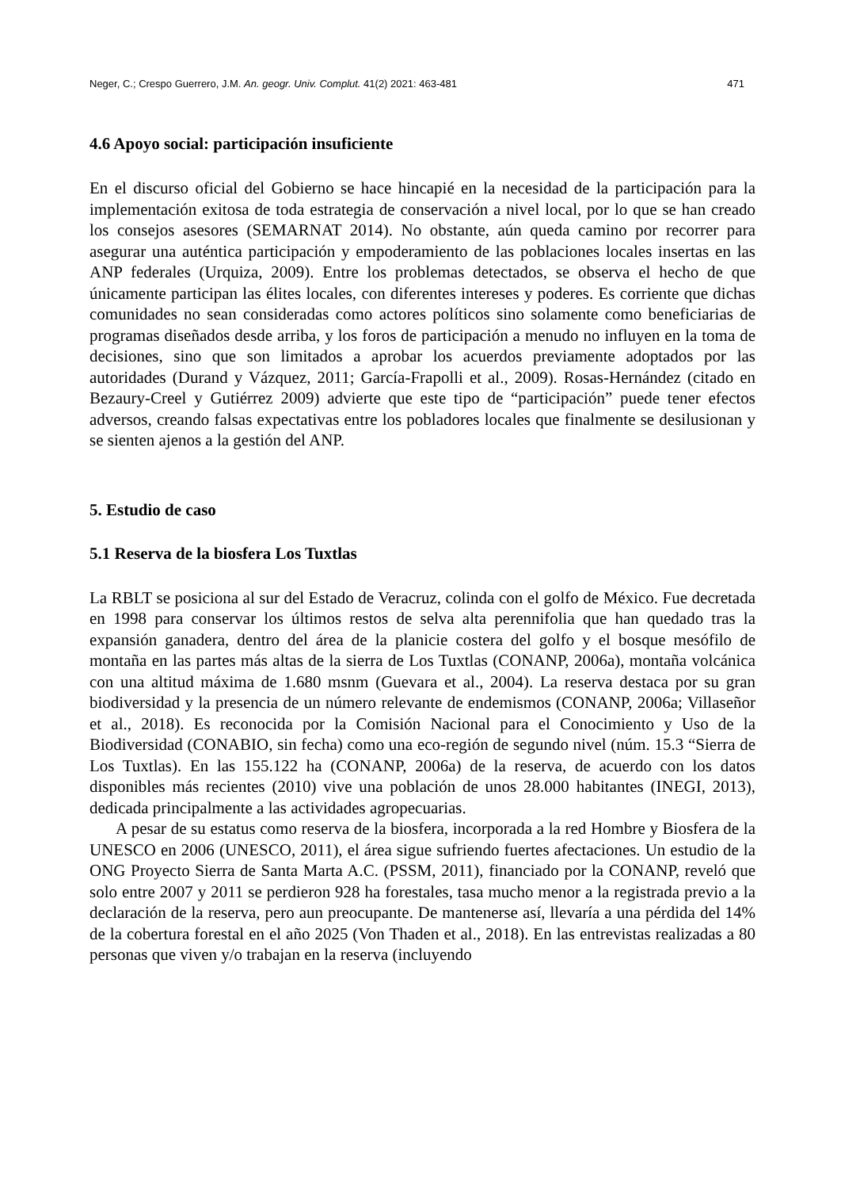Neger, C.; Crespo Guerrero, J.M. An. geogr. Univ. Complut. 41(2) 2021: 463-481 471
4.6 Apoyo social: participación insuficiente
En el discurso oficial del Gobierno se hace hincapié en la necesidad de la participación para la implementación exitosa de toda estrategia de conservación a nivel local, por lo que se han creado los consejos asesores (SEMARNAT 2014). No obstante, aún queda camino por recorrer para asegurar una auténtica participación y empoderamiento de las poblaciones locales insertas en las ANP federales (Urquiza, 2009). Entre los problemas detectados, se observa el hecho de que únicamente participan las élites locales, con diferentes intereses y poderes. Es corriente que dichas comunidades no sean consideradas como actores políticos sino solamente como beneficiarias de programas diseñados desde arriba, y los foros de participación a menudo no influyen en la toma de decisiones, sino que son limitados a aprobar los acuerdos previamente adoptados por las autoridades (Durand y Vázquez, 2011; García-Frapolli et al., 2009). Rosas-Hernández (citado en Bezaury-Creel y Gutiérrez 2009) advierte que este tipo de “participación” puede tener efectos adversos, creando falsas expectativas entre los pobladores locales que finalmente se desilusionan y se sienten ajenos a la gestión del ANP.
5. Estudio de caso
5.1 Reserva de la biosfera Los Tuxtlas
La RBLT se posiciona al sur del Estado de Veracruz, colinda con el golfo de México. Fue decretada en 1998 para conservar los últimos restos de selva alta perennifolia que han quedado tras la expansión ganadera, dentro del área de la planicie costera del golfo y el bosque mesófilo de montaña en las partes más altas de la sierra de Los Tuxtlas (CONANP, 2006a), montaña volcánica con una altitud máxima de 1.680 msnm (Guevara et al., 2004). La reserva destaca por su gran biodiversidad y la presencia de un número relevante de endemismos (CONANP, 2006a; Villaseñor et al., 2018). Es reconocida por la Comisión Nacional para el Conocimiento y Uso de la Biodiversidad (CONABIO, sin fecha) como una eco-región de segundo nivel (núm. 15.3 “Sierra de Los Tuxtlas). En las 155.122 ha (CONANP, 2006a) de la reserva, de acuerdo con los datos disponibles más recientes (2010) vive una población de unos 28.000 habitantes (INEGI, 2013), dedicada principalmente a las actividades agropecuarias.
A pesar de su estatus como reserva de la biosfera, incorporada a la red Hombre y Biosfera de la UNESCO en 2006 (UNESCO, 2011), el área sigue sufriendo fuertes afectaciones. Un estudio de la ONG Proyecto Sierra de Santa Marta A.C. (PSSM, 2011), financiado por la CONANP, reveló que solo entre 2007 y 2011 se perdieron 928 ha forestales, tasa mucho menor a la registrada previo a la declaración de la reserva, pero aun preocupante. De mantenerse así, llevaría a una pérdida del 14% de la cobertura forestal en el año 2025 (Von Thaden et al., 2018). En las entrevistas realizadas a 80 personas que viven y/o trabajan en la reserva (incluyendo